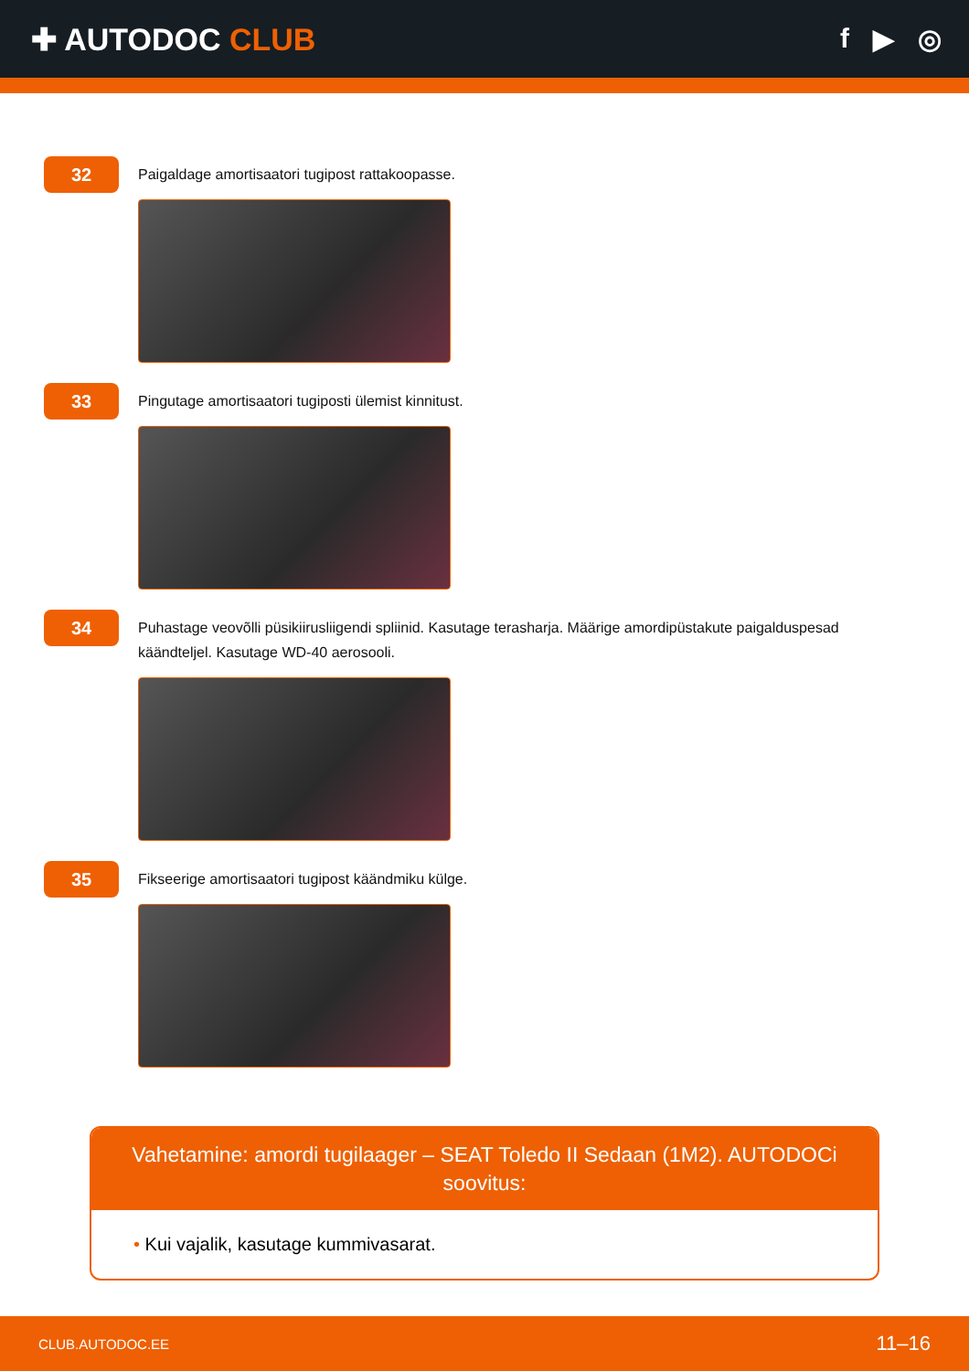✚ AUTODOC CLUB f ▶ ◎
32
Paigaldage amortisaatori tugipost rattakoopasse.
33
Pingutage amortisaatori tugiposti ülemist kinnitust.
34
Puhastage veovõlli püsikiirusliigendi spliinid. Kasutage terasharja. Määrige amordipüstakute paigalduspesad käändteljel. Kasutage WD-40 aerosooli.
35
Fikseerige amortisaatori tugipost käändmiku külge.
Vahetamine: amordi tugilaager – SEAT Toledo II Sedaan (1M2). AUTODOCi soovitus:
• Kui vajalik, kasutage kummivasarat.
CLUB.AUTODOC.EE 11–16